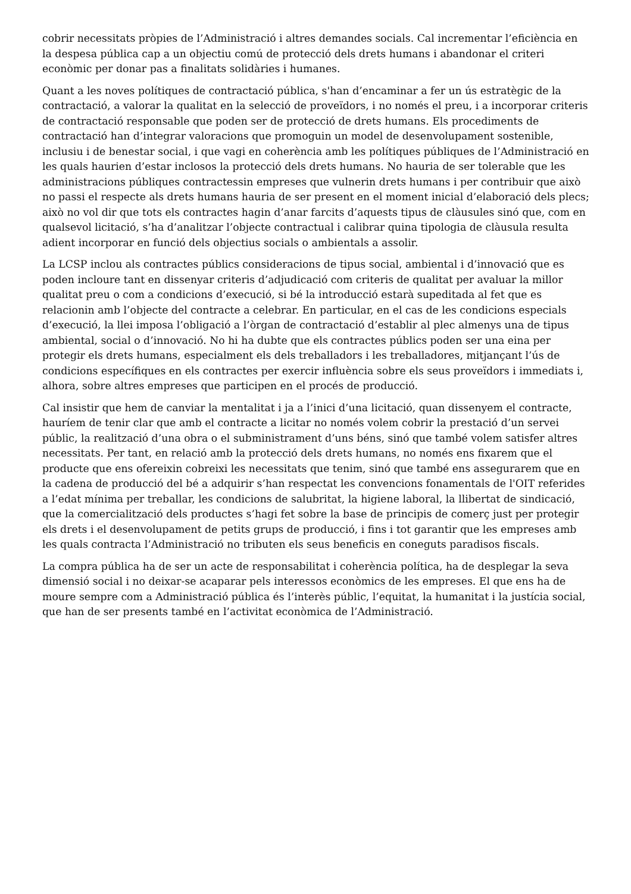cobrir necessitats pròpies de l’Administració i altres demandes socials. Cal incrementar l’eficiència en la despesa pública cap a un objectiu comú de protecció dels drets humans i abandonar el criteri econòmic per donar pas a finalitats solidàries i humanes.
Quant a les noves polítiques de contractació pública, s'han d’encaminar a fer un ús estratègic de la contractació, a valorar la qualitat en la selecció de proveïdors, i no només el preu, i a incorporar criteris de contractació responsable que poden ser de protecció de drets humans. Els procediments de contractació han d’integrar valoracions que promoguin un model de desenvolupament sostenible, inclusiu i de benestar social, i que vagi en coherència amb les polítiques públiques de l’Administració en les quals haurien d’estar inclosos la protecció dels drets humans. No hauria de ser tolerable que les administracions públiques contractessin empreses que vulnerin drets humans i per contribuir que això no passi el respecte als drets humans hauria de ser present en el moment inicial d’elaboració dels plecs; això no vol dir que tots els contractes hagin d’anar farcits d’aquests tipus de clàusules sinó que, com en qualsevol licitació, s’ha d’analitzar l’objecte contractual i calibrar quina tipologia de clàusula resulta adient incorporar en funció dels objectius socials o ambientals a assolir.
La LCSP inclou als contractes públics consideracions de tipus social, ambiental i d’innovació que es poden incloure tant en dissenyar criteris d’adjudicació com criteris de qualitat per avaluar la millor qualitat preu o com a condicions d’execució, si bé la introducció estarà supeditada al fet que es relacionin amb l’objecte del contracte a celebrar. En particular, en el cas de les condicions especials d’execució, la llei imposa l’obligació a l’òrgan de contractació d’establir al plec almenys una de tipus ambiental, social o d’innovació. No hi ha dubte que els contractes públics poden ser una eina per protegir els drets humans, especialment els dels treballadors i les treballadores, mitjançant l’ús de condicions específiques en els contractes per exercir influència sobre els seus proveïdors i immediats i, alhora, sobre altres empreses que participen en el procés de producció.
Cal insistir que hem de canviar la mentalitat i ja a l’inici d’una licitació, quan dissenyem el contracte, hauríem de tenir clar que amb el contracte a licitar no només volem cobrir la prestació d’un servei públic, la realització d’una obra o el subministrament d’uns béns, sinó que també volem satisfer altres necessitats. Per tant, en relació amb la protecció dels drets humans, no només ens fixarem que el producte que ens ofereixin cobreixi les necessitats que tenim, sinó que també ens assegurarem que en la cadena de producció del bé a adquirir s’han respectat les convencions fonamentals de l'OIT referides a l’edat mínima per treballar, les condicions de salubritat, la higiene laboral, la llibertat de sindicació, que la comercialització dels productes s’hagi fet sobre la base de principis de comerç just per protegir els drets i el desenvolupament de petits grups de producció, i fins i tot garantir que les empreses amb les quals contracta l’Administració no tributen els seus beneficis en coneguts paradisos fiscals.
La compra pública ha de ser un acte de responsabilitat i coherència política, ha de desplegar la seva dimensió social i no deixar-se acaparar pels interessos econòmics de les empreses. El que ens ha de moure sempre com a Administració pública és l’interès públic, l’equitat, la humanitat i la justícia social, que han de ser presents també en l’activitat econòmica de l’Administració.